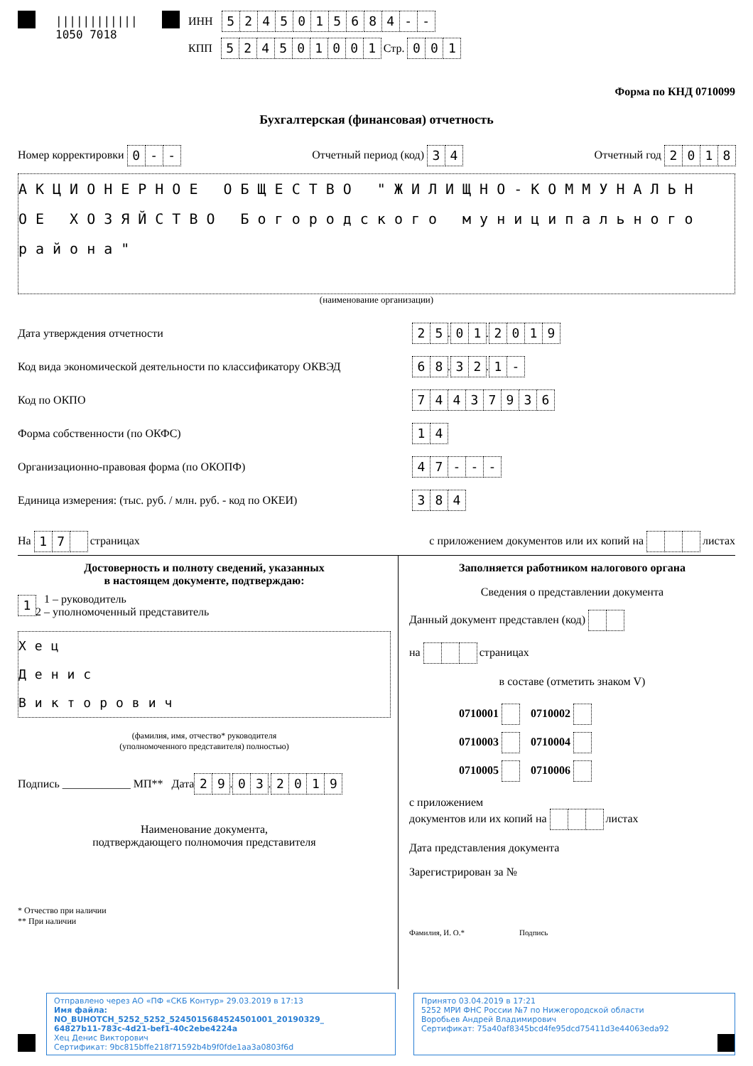||||||||||||
1050 7018
ИНН 5245015684 - -
КПП 524501001 Стр. 001
Форма по КНД 0710099
Бухгалтерская (финансовая) отчетность
Номер корректировки 0 - - Отчетный период (код) 3 4 Отчетный год 2018
АКЦИОНЕРНОЕ ОБЩЕСТВО "ЖИЛИЩНО-КОММУНАЛЬН
ОЕ ХОЗЯЙСТВО Богородского муниципального
района"
(наименование организации)
Дата утверждения отчетности 25 . 01 . 2019
Код вида экономической деятельности по классификатору ОКВЭД 68 . 32 . 1 -
Код по ОКПО 74437936
Форма собственности (по ОКФС) 14
Организационно-правовая форма (по ОКОПФ) 47 - - -
Единица измерения: (тыс. руб. / млн. руб. - код по ОКЕИ) 384
На 1 7 страницах с приложением документов или их копий на листах
Достоверность и полноту сведений, указанных
в настоящем документе, подтверждаю:
1 1 – руководитель
2 – уполномоченный представитель
Хец
Денис
Викторович
(фамилия, имя, отчество* руководителя
(уполномоченного представителя) полностью)
Подпись ____________ МП** Дата 29 . 03 . 2019
Наименование документа,
подтверждающего полномочия представителя
* Отчество при наличии
** При наличии
Заполняется работником налогового органа
Сведения о представлении документа
Данный документ представлен (код)
на страницах
в составе (отметить знаком V)
0710001 0710002
0710003 0710004
0710005 0710006
с приложением
документов или их копий на листах
Дата представления документа
Зарегистрирован за №
Фамилия, И. О.* Подпись
Отправлено через АО «ПФ «СКБ Контур» 29.03.2019 в 17:13
Имя файла:
NO_BUHOTCH_5252_5252_5245015684524501001_20190329_
64827b11-783c-4d21-bef1-40c2ebe4224a
Хец Денис Викторович
Сертификат: 9bc815bffe218f71592b4b9f0fde1aa3a0803f6d
Принято 03.04.2019 в 17:21
5252 МРИ ФНС России №7 по Нижегородской области
Воробьев Андрей Владимирович
Сертификат: 75a40af8345bcd4fe95dcd75411d3e44063eda92